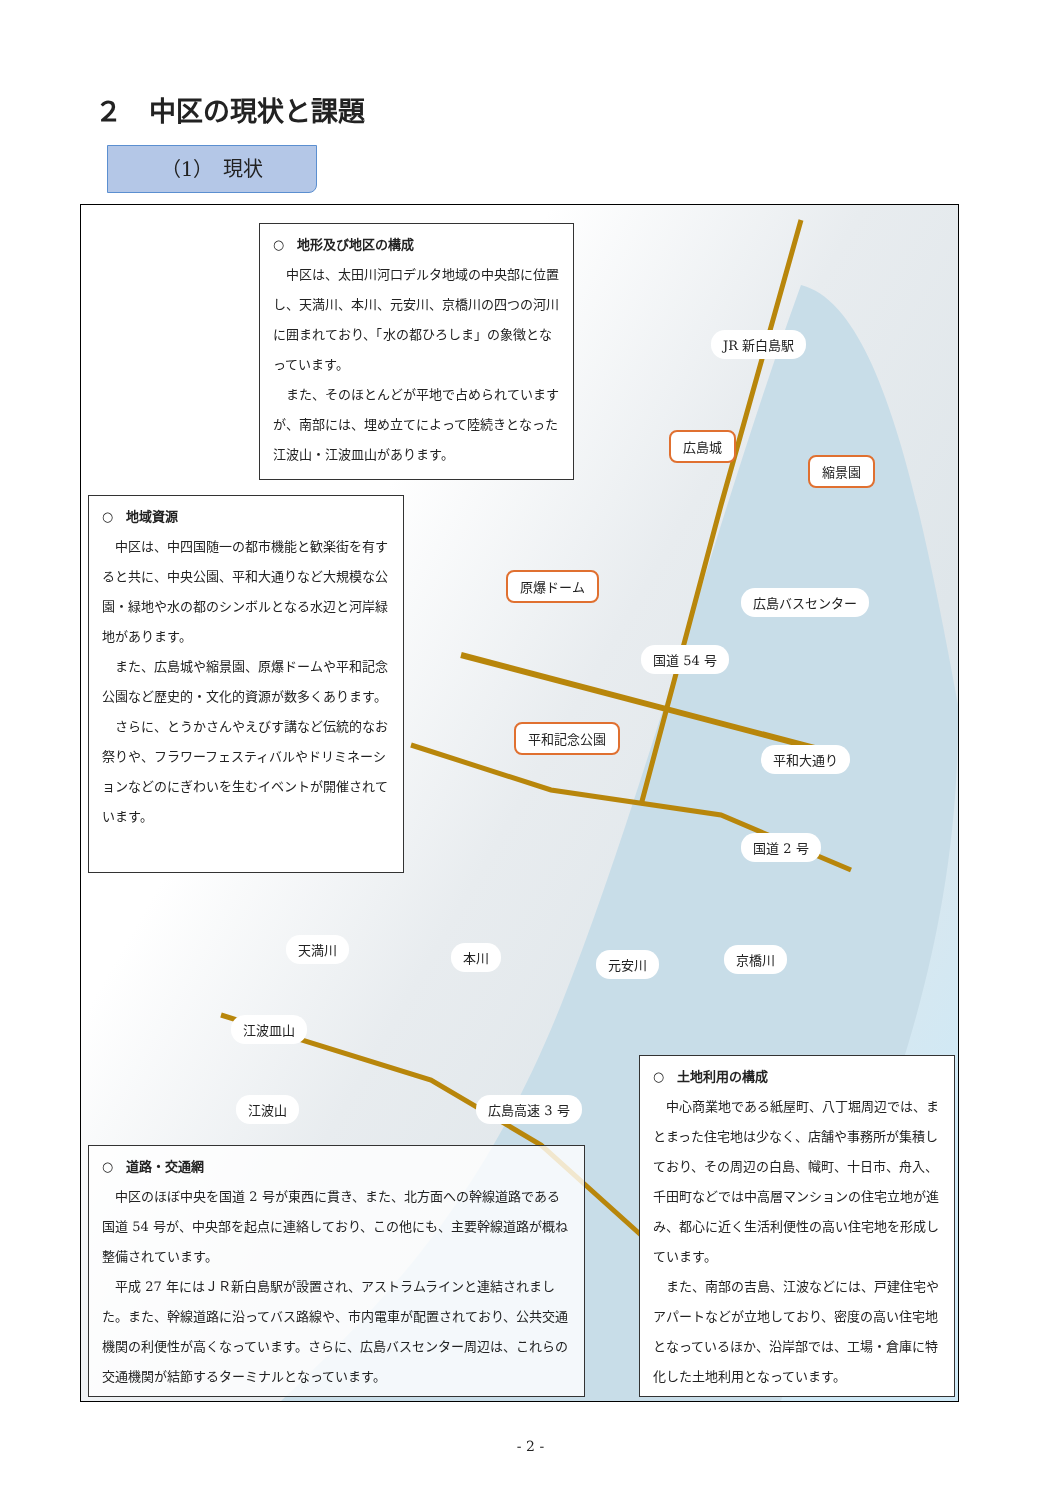２　中区の現状と課題
（1）　現状
○　地形及び地区の構成
中区は、太田川河口デルタ地域の中央部に位置し、天満川、本川、元安川、京橋川の四つの河川に囲まれており、「水の都ひろしま」の象徴となっています。
また、そのほとんどが平地で占められていますが、南部には、埋め立てによって陸続きとなった江波山・江波皿山があります。
○　地域資源
中区は、中四国随一の都市機能と歓楽街を有すると共に、中央公園、平和大通りなど大規模な公園・緑地や水の都のシンボルとなる水辺と河岸緑地があります。
また、広島城や縮景園、原爆ドームや平和記念公園など歴史的・文化的資源が数多くあります。
さらに、とうかさんやえびす講など伝統的なお祭りや、フラワーフェスティバルやドリミネーションなどのにぎわいを生むイベントが開催されています。
JR 新白島駅
広島城
縮景園
原爆ドーム
広島バスセンター
国道 54 号
平和記念公園
平和大通り
国道 2 号
天満川
本川 元安川 京橋川
江波皿山
広島高速 3 号 江波山
○　道路・交通網
中区のほぼ中央を国道 2 号が東西に貫き、また、北方面への幹線道路である国道 54 号が、中央部を起点に連絡しており、この他にも、主要幹線道路が概ね整備されています。
平成 27 年にはＪＲ新白島駅が設置され、アストラムラインと連結されました。また、幹線道路に沿ってバス路線や、市内電車が配置されており、公共交通機関の利便性が高くなっています。さらに、広島バスセンター周辺は、これらの交通機関が結節するターミナルとなっています。
○　土地利用の構成
中心商業地である紙屋町、八丁堀周辺では、まとまった住宅地は少なく、店舗や事務所が集積しており、その周辺の白島、幟町、十日市、舟入、千田町などでは中高層マンションの住宅立地が進み、都心に近く生活利便性の高い住宅地を形成しています。
また、南部の吉島、江波などには、戸建住宅やアパートなどが立地しており、密度の高い住宅地となっているほか、沿岸部では、工場・倉庫に特化した土地利用となっています。
- 2 -